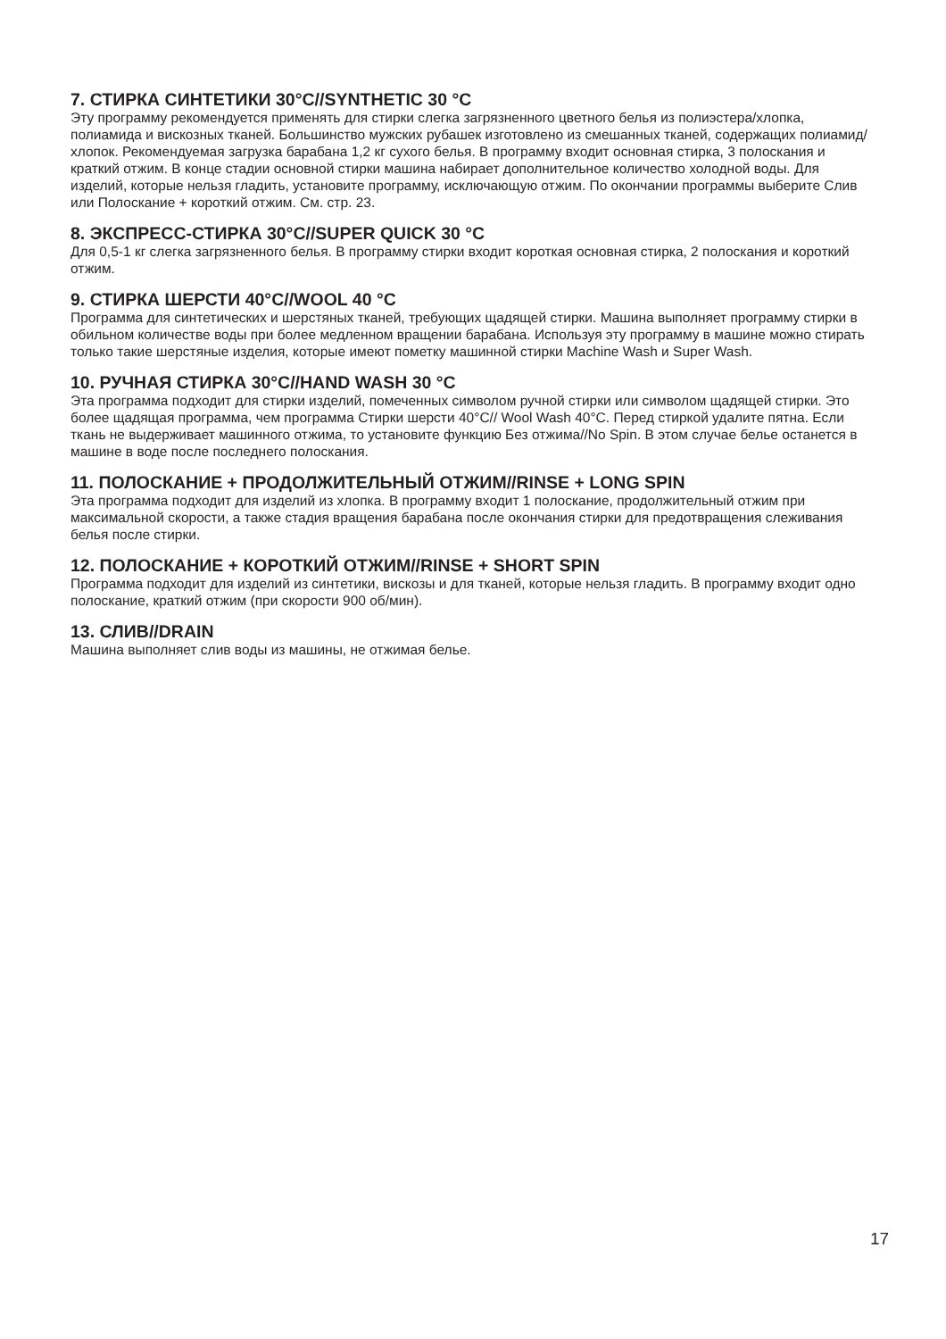7. СТИРКА СИНТЕТИКИ 30°C//SYNTHETIC 30 °C
Эту программу рекомендуется применять для стирки слегка загрязненного цветного белья из полиэстера/хлопка, полиамида и вискозных тканей. Большинство мужских рубашек изготовлено из смешанных тканей, содержащих полиамид/хлопок. Рекомендуемая загрузка барабана 1,2 кг сухого белья. В программу входит основная стирка, 3 полоскания и краткий отжим. В конце стадии основной стирки машина набирает дополнительное количество холодной воды. Для изделий, которые нельзя гладить, установите программу, исключающую отжим. По окончании программы выберите Слив или Полоскание + короткий отжим. См. стр. 23.
8. ЭКСПРЕСС-СТИРКА 30°C//SUPER QUICK 30 °C
Для 0,5-1 кг слегка загрязненного белья. В программу стирки входит короткая основная стирка, 2 полоскания и короткий отжим.
9. СТИРКА ШЕРСТИ 40°C//WOOL 40 °C
Программа для синтетических и шерстяных тканей, требующих щадящей стирки. Машина выполняет программу стирки в обильном количестве воды при более медленном вращении барабана. Используя эту программу в машине можно стирать только такие шерстяные изделия, которые имеют пометку машинной стирки Machine Wash и Super Wash.
10. РУЧНАЯ СТИРКА 30°C//HAND WASH 30 °C
Эта программа подходит для стирки изделий, помеченных символом ручной стирки или символом щадящей стирки. Это более щадящая программа, чем программа Стирки шерсти 40°C// Wool Wash 40°C. Перед стиркой удалите пятна. Если ткань не выдерживает машинного отжима, то установите функцию Без отжима//No Spin. В этом случае белье останется в машине в воде после последнего полоскания.
11. ПОЛОСКАНИЕ + ПРОДОЛЖИТЕЛЬНЫЙ ОТЖИМ//RINSE + LONG SPIN
Эта программа подходит для изделий из хлопка. В программу входит 1 полоскание, продолжительный отжим при максимальной скорости, а также стадия вращения барабана после окончания стирки для предотвращения слеживания белья после стирки.
12. ПОЛОСКАНИЕ + КОРОТКИЙ ОТЖИМ//RINSE + SHORT SPIN
Программа подходит для изделий из синтетики, вискозы и для тканей, которые нельзя гладить. В программу входит одно полоскание, краткий отжим (при скорости 900 об/мин).
13. СЛИВ//DRAIN
Машина выполняет слив воды из машины, не отжимая белье.
17